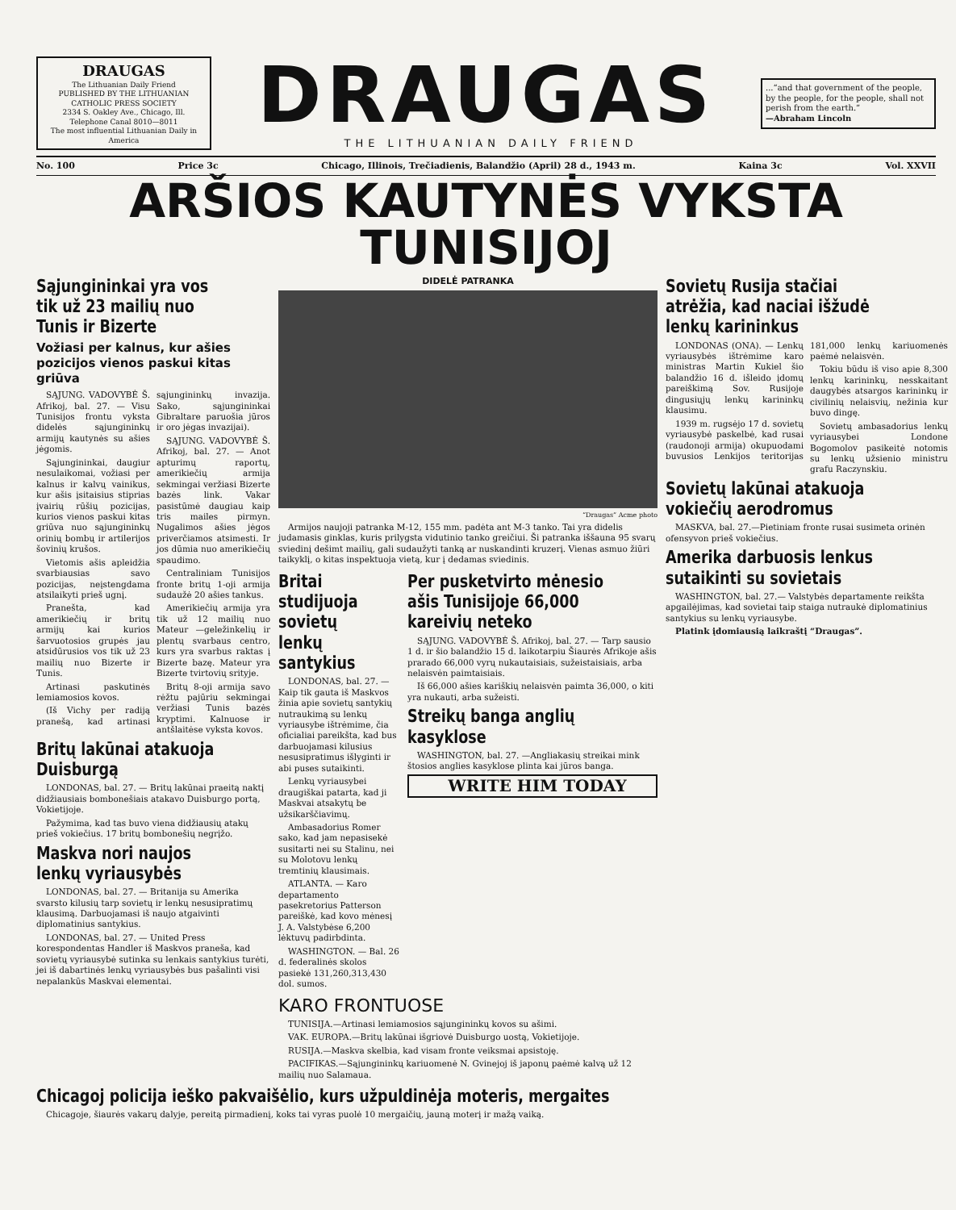DRAUGAS
The Lithuanian Daily Friend
PUBLISHED BY THE LITHUANIAN CATHOLIC PRESS SOCIETY
2334 S. Oakley Ave., Chicago, Ill.
Telephone Canal 8010—8011
The most influential Lithuanian Daily in America
DRAUGAS
THE LITHUANIAN DAILY FRIEND
...“and that government of the people, by the people, for the people, shall not perish from the earth.”
—Abraham Lincoln
No. 100 Price 3c Chicago, Illinois, Trečiadienis, Balandžio (April) 28 d., 1943 m. Kaina 3c Vol. XXVII
ARŠIOS KAUTYNĖS VYKSTA TUNISIJOJ
Sąjungininkai yra vos tik už 23 mailių nuo Tunis ir Bizerte
Vožiasi per kalnus, kur ašies pozicijos vienos paskui kitas griūva
SĄJUNG. VADOVYBĖ Š. Afrikoj, bal. 27. — Visu Tunisijos frontu vyksta didelės sąjungininkų armijų kautynės su ašies jėgomis.
Sąjungininkai, daugiur nesulaikomai, vožiasi per kalnus ir kalvų vainikus, kur ašis įsitaisius stiprias įvairių rūšių pozicijas, kurios vienos paskui kitas griūva nuo sąjungininkų orinių bombų ir artilerijos šovinių krušos.
Vietomis ašis apleidžia svarbiausias savo pozicijas, neįstengdama atsilaikyti prieš ugnį.
Pranešta, kad amerikiečių ir britų armijų kai kurios šarvuotosios grupės jau atsidūrusios vos tik už 23 mailių nuo Bizerte ir Tunis.
Artinasi paskutinės lemiamosios kovos.
(Iš Vichy per radiją pranešą, kad artinasi sąjungininkų invazija. Sako, sąjungininkai Gibraltare paruošia jūros ir oro jėgas invazijai).
SĄJUNG. VADOVYBĖ Š. Afrikoj, bal. 27. — Anot apturimų raportų, amerikiečių armija sekmingai veržiasi Bizerte bazės link. Vakar pasistūmė daugiau kaip tris mailes pirmyn. Nugalimos ašies jėgos priverčiamos atsimesti. Ir jos dūmia nuo amerikiečių spaudimo.
Centraliniam Tunisijos fronte britų 1-oji armija sudaužė 20 ašies tankus.
Amerikiečių armija yra tik už 12 mailių nuo Mateur —geležinkelių ir plentų svarbaus centro, kurs yra svarbus raktas į Bizerte bazę. Mateur yra Bizerte tvirtovių srityje.
Britų 8-oji armija savo rėžtu pajūriu sekmingai veržiasi Tunis bazės kryptimi. Kalnuose ir antšlaitėse vyksta kovos.
Britų lakūnai atakuoja Duisburgą
LONDONAS, bal. 27. — Britų lakūnai praeitą naktį didžiausiais bombonešiais atakavo Duisburgo portą, Vokietijoje.
Pažymima, kad tas buvo viena didžiausių atakų prieš vokiečius. 17 britų bombonešių negrįžo.
Maskva nori naujos lenkų vyriausybės
LONDONAS, bal. 27. — Britanija su Amerika svarsto kilusių tarp sovietų ir lenkų nesusipratimų klausimą. Darbuojamasi iš naujo atgaivinti diplomatinius santykius.
LONDONAS, bal. 27. — United Press korespondentas Handler iš Maskvos praneša, kad sovietų vyriausybė sutinka su lenkais santykius turėti, jei iš dabartinės lenkų vyriausybės bus pašalinti visi nepalankūs Maskvai elementai.
DIDELĖ PATRANKA
“Draugas” Acme photo
Armijos naujoji patranka M-12, 155 mm. padėta ant M-3 tanko. Tai yra didelis judamasis ginklas, kuris prilygsta vidutinio tanko greičiui. Ši patranka iššauna 95 svarų sviedinį dešimt mailių, gali sudaužyti tanką ar nuskandinti kruzerį. Vienas asmuo žiūri taikyklį, o kitas inspektuoja vietą, kur į dedamas sviedinis.
Britai studijuoja sovietų lenkų santykius
LONDONAS, bal. 27. — Kaip tik gauta iš Maskvos žinia apie sovietų santykių nutraukimą su lenkų vyriausybe ištrėmime, čia oficialiai pareikšta, kad bus darbuojamasi kilusius nesusipratimus išlyginti ir abi puses sutaikinti.
Lenkų vyriausybei draugiškai patarta, kad ji Maskvai atsakytų be užsikarščiavimų.
Ambasadorius Romer sako, kad jam nepasisekė susitarti nei su Stalinu, nei su Molotovu lenkų tremtinių klausimais.
ATLANTA. — Karo departamento pasekretorius Patterson pareiškė, kad kovo mėnesį J. A. Valstybėse 6,200 lėktuvų padirbdinta.
WASHINGTON. — Bal. 26 d. federalinės skolos pasiekė 131,260,313,430 dol. sumos.
Per pusketvirto mėnesio ašis Tunisijoje 66,000 kareivių neteko
SĄJUNG. VADOVYBĖ Š. Afrikoj, bal. 27. — Tarp sausio 1 d. ir šio balandžio 15 d. laikotarpiu Šiaurės Afrikoje ašis prarado 66,000 vyrų nukautaisiais, sužeistaisiais, arba nelaisvėn paimtaisiais.
Iš 66,000 ašies kariškių nelaisvėn paimta 36,000, o kiti yra nukauti, arba sužeisti.
Streikų banga anglių kasyklose
WASHINGTON, bal. 27. —Angliakasių streikai mink štosios anglies kasyklose plinta kai jūros banga.
WRITE HIM TODAY
KARO FRONTUOSE
TUNISIJA.—Artinasi lemiamosios sąjungininkų kovos su ašimi.
VAK. EUROPA.—Britų lakūnai išgriovė Duisburgo uostą, Vokietijoje.
RUSIJA.—Maskva skelbia, kad visam fronte veiksmai apsistoję.
PACIFIKAS.—Sąjungininkų kariuomenė N. Gvinejoj iš japonų paėmė kalvą už 12 mailių nuo Salamaua.
Sovietų Rusija stačiai atrėžia, kad naciai išžudė lenkų karininkus
LONDONAS (ONA). — Lenkų vyriausybės ištrėmime karo ministras Martin Kukiel šio balandžio 16 d. išleido įdomų pareiškimą Sov. Rusijoje dingusiųjų lenkų karininkų klausimu.
1939 m. rugsėjo 17 d. sovietų vyriausybė paskelbė, kad rusai (raudonoji armija) okupuodami buvusios Lenkijos teritorijas 181,000 lenkų kariuomenės paėmė nelaisvėn.
Tokiu būdu iš viso apie 8,300 lenkų karininkų, nesskaitant daugybės atsargos karininkų ir civilinių nelaisvių, nežinia kur buvo dingę.
Sovietų ambasadorius lenkų vyriausybei Londone Bogomolov pasikeitė notomis su lenkų užsienio ministru grafu Raczynskiu.
Sovietų lakūnai atakuoja vokiečių aerodromus
MASKVA, bal. 27.—Pietiniam fronte rusai susimeta orinėn ofensyvon prieš vokiečius.
Amerika darbuosis lenkus sutaikinti su sovietais
WASHINGTON, bal. 27.— Valstybės departamente reikšta apgailėjimas, kad sovietai taip staiga nutraukė diplomatinius santykius su lenkų vyriausybe.
Platink įdomiausią laikraštį “Draugas”.
Chicagoj policija ieško pakvaišėlio, kurs užpuldinėja moteris, mergaites
Chicagoje, šiaurės vakarų dalyje, pereitą pirmadienį, koks tai vyras puolė 10 mergaičių, jauną moterį ir mažą vaiką.